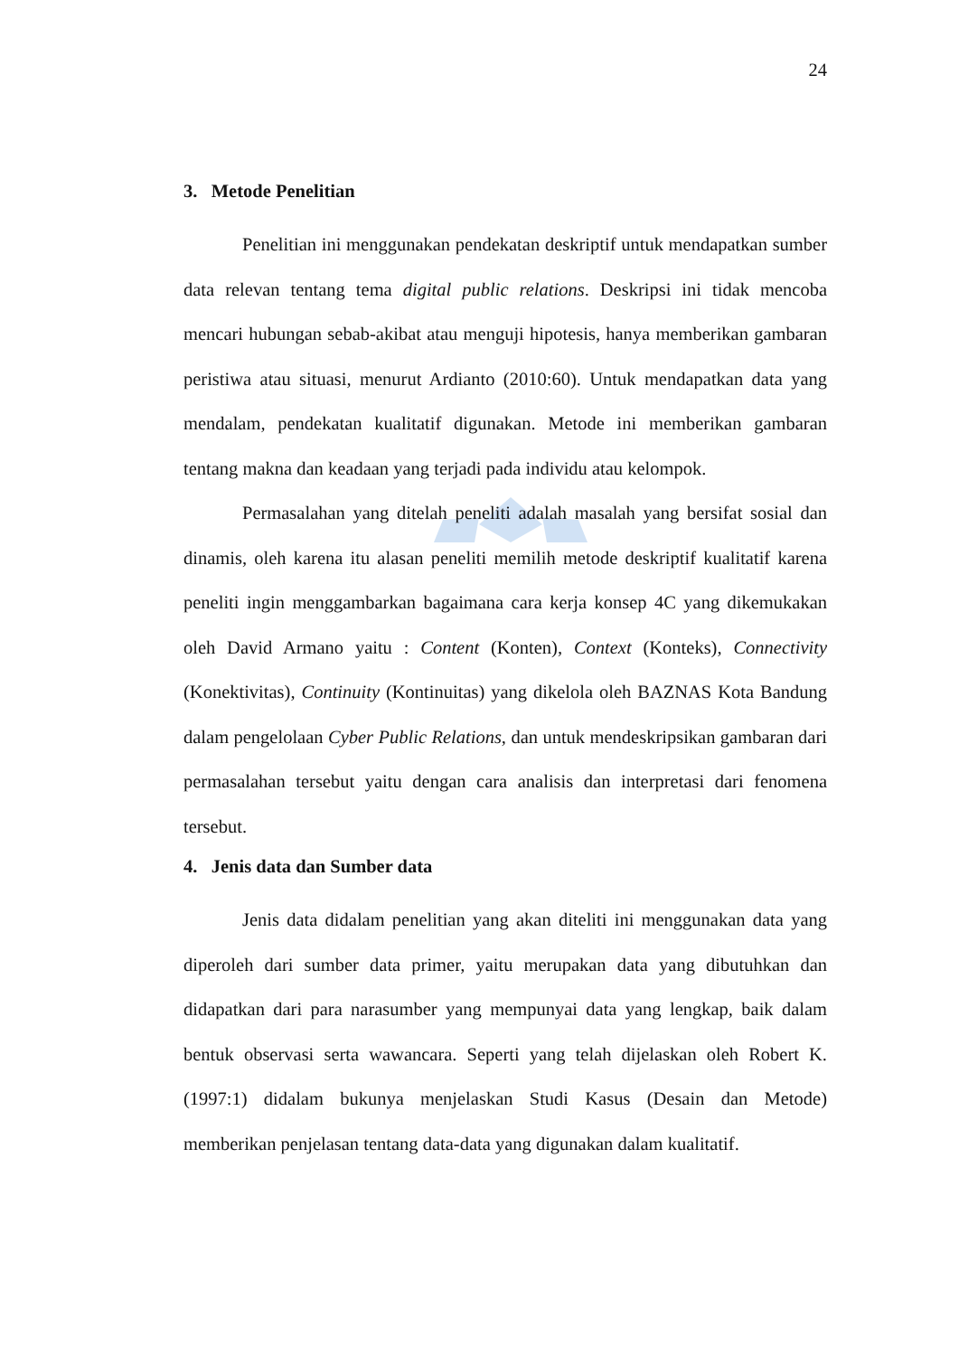24
3. Metode Penelitian
Penelitian ini menggunakan pendekatan deskriptif untuk mendapatkan sumber data relevan tentang tema digital public relations. Deskripsi ini tidak mencoba mencari hubungan sebab-akibat atau menguji hipotesis, hanya memberikan gambaran peristiwa atau situasi, menurut Ardianto (2010:60). Untuk mendapatkan data yang mendalam, pendekatan kualitatif digunakan. Metode ini memberikan gambaran tentang makna dan keadaan yang terjadi pada individu atau kelompok.
Permasalahan yang ditelah peneliti adalah masalah yang bersifat sosial dan dinamis, oleh karena itu alasan peneliti memilih metode deskriptif kualitatif karena peneliti ingin menggambarkan bagaimana cara kerja konsep 4C yang dikemukakan oleh David Armano yaitu : Content (Konten), Context (Konteks), Connectivity (Konektivitas), Continuity (Kontinuitas) yang dikelola oleh BAZNAS Kota Bandung dalam pengelolaan Cyber Public Relations, dan untuk mendeskripsikan gambaran dari permasalahan tersebut yaitu dengan cara analisis dan interpretasi dari fenomena tersebut.
4. Jenis data dan Sumber data
Jenis data didalam penelitian yang akan diteliti ini menggunakan data yang diperoleh dari sumber data primer, yaitu merupakan data yang dibutuhkan dan didapatkan dari para narasumber yang mempunyai data yang lengkap, baik dalam bentuk observasi serta wawancara. Seperti yang telah dijelaskan oleh Robert K. (1997:1) didalam bukunya menjelaskan Studi Kasus (Desain dan Metode) memberikan penjelasan tentang data-data yang digunakan dalam kualitatif.